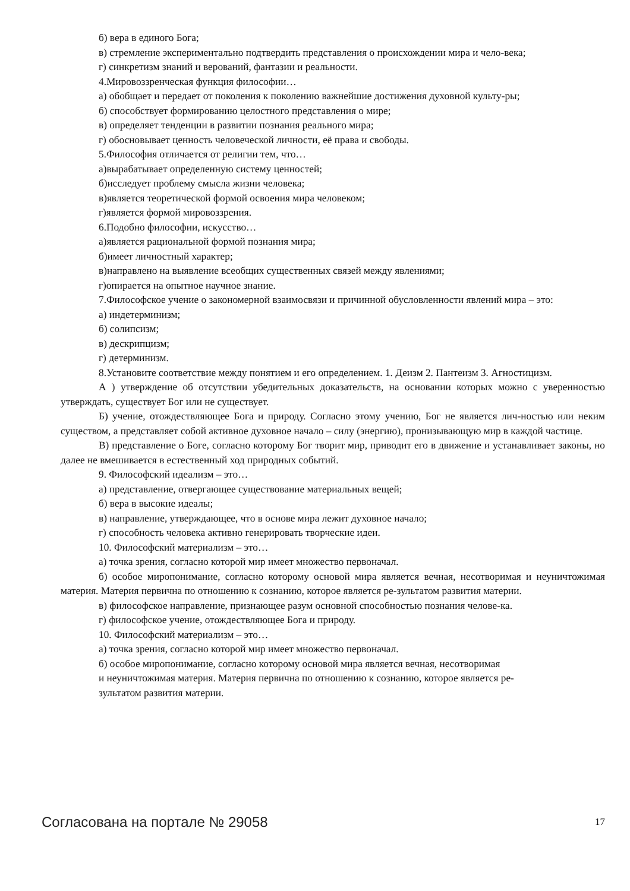б) вера в единого Бога;
в) стремление экспериментально подтвердить представления о происхождении мира и чело-века;
г) синкретизм знаний и верований, фантазии и реальности.
4.Мировоззренческая функция философии…
а) обобщает и передает от поколения к поколению важнейшие достижения духовной культу-ры;
б) способствует формированию целостного представления о мире;
в) определяет тенденции в развитии познания реального мира;
г) обосновывает ценность человеческой личности, её права и свободы.
5.Философия отличается от религии тем, что…
а)вырабатывает определенную систему ценностей;
б)исследует проблему смысла жизни человека;
в)является теоретической формой освоения мира человеком;
г)является формой мировоззрения.
6.Подобно философии, искусство…
а)является рациональной формой познания мира;
б)имеет личностный характер;
в)направлено на выявление всеобщих существенных связей между явлениями;
г)опирается на опытное научное знание.
7.Философское учение о закономерной взаимосвязи и причинной обусловленности явлений мира – это:
а) индетерминизм;
б) солипсизм;
в) дескрипцизм;
г) детерминизм.
8.Установите соответствие между понятием и его определением. 1. Деизм 2. Пантеизм 3. Агностицизм.
А ) утверждение об отсутствии убедительных доказательств, на основании которых можно с уверенностью утверждать, существует Бог или не существует.
Б) учение, отождествляющее Бога и природу. Согласно этому учению, Бог не является лич-ностью или неким существом, а представляет собой активное духовное начало – силу (энергию), пронизывающую мир в каждой частице.
В) представление о Боге, согласно которому Бог творит мир, приводит его в движение и устанавливает законы, но далее не вмешивается в естественный ход природных событий.
9. Философский идеализм – это…
а) представление, отвергающее существование материальных вещей;
б) вера в высокие идеалы;
в) направление, утверждающее, что в основе мира лежит духовное начало;
г) способность человека активно генерировать творческие идеи.
10. Философский материализм – это…
а) точка зрения, согласно которой мир имеет множество первоначал.
б) особое миропонимание, согласно которому основой мира является вечная, несотворимая и неуничтожимая материя. Материя первична по отношению к сознанию, которое является ре-зультатом развития материи.
в) философское направление, признающее разум основной способностью познания челове-ка.
г) философское учение, отождествляющее Бога и природу.
10. Философский материализм – это…
а) точка зрения, согласно которой мир имеет множество первоначал.
б) особое миропонимание, согласно которому основой мира является вечная, несотворимая
и неуничтожимая материя. Материя первична по отношению к сознанию, которое является ре-
зультатом развития материи.
Согласована на портале № 29058 17